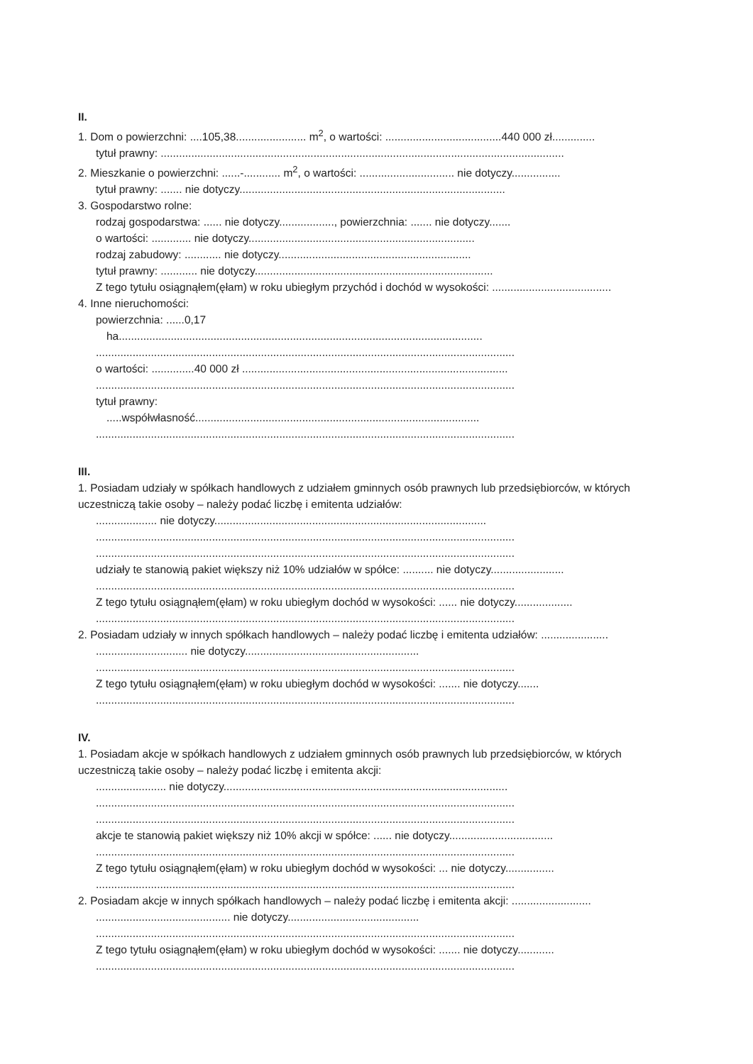II.
1. Dom o powierzchni: ....105,38....................... m<sup>2</sup>, o wartości: ......................................440 000 zł..............
tytuł prawny: ....................................................................................................................................
2. Mieszkanie o powierzchni: ......-............ m<sup>2</sup>, o wartości: ............................... nie dotyczy................
tytuł prawny: ....... nie dotyczy.......................................................................................
3. Gospodarstwo rolne:
rodzaj gospodarstwa: ...... nie dotyczy.................., powierzchnia: ....... nie dotyczy.......
o wartości: ............. nie dotyczy..........................................................................
rodzaj zabudowy: ............ nie dotyczy...............................................................
tytuł prawny: ............ nie dotyczy..............................................................................
Z tego tytułu osiągnąłem(ęłam) w roku ubiegłym przychód i dochód w wysokości: .......................................
4. Inne nieruchomości:
powierzchnia: ......0,17
ha.......................................................................................................................
.........................................................................................................................................
o wartości: ..............40 000 zł .......................................................................................
.........................................................................................................................................
tytuł prawny:
.....współwłasność.............................................................................................
.........................................................................................................................................
III.
1. Posiadam udziały w spółkach handlowych z udziałem gminnych osób prawnych lub przedsiębiorców, w których uczestniczą takie osoby – należy podać liczbę i emitenta udziałów:
.................... nie dotyczy.........................................................................................
.........................................................................................................................................
.........................................................................................................................................
udziały te stanowią pakiet większy niż 10% udziałów w spółce: .......... nie dotyczy........................
.........................................................................................................................................
Z tego tytułu osiągnąłem(ęłam) w roku ubiegłym dochód w wysokości: ...... nie dotyczy...................
.........................................................................................................................................
2. Posiadam udziały w innych spółkach handlowych – należy podać liczbę i emitenta udziałów: ......................
.............................. nie dotyczy.........................................................
.........................................................................................................................................
Z tego tytułu osiągnąłem(ęłam) w roku ubiegłym dochód w wysokości: ....... nie dotyczy.......
.........................................................................................................................................
IV.
1. Posiadam akcje w spółkach handlowych z udziałem gminnych osób prawnych lub przedsiębiorców, w których uczestniczą takie osoby – należy podać liczbę i emitenta akcji:
....................... nie dotyczy.............................................................................................
.........................................................................................................................................
.........................................................................................................................................
akcje te stanowią pakiet większy niż 10% akcji w spółce: ...... nie dotyczy..................................
.........................................................................................................................................
Z tego tytułu osiągnąłem(ęłam) w roku ubiegłym dochód w wysokości: ... nie dotyczy................
.........................................................................................................................................
2. Posiadam akcje w innych spółkach handlowych – należy podać liczbę i emitenta akcji: ..........................
............................................ nie dotyczy...........................................
.........................................................................................................................................
Z tego tytułu osiągnąłem(ęłam) w roku ubiegłym dochód w wysokości: ....... nie dotyczy............
.........................................................................................................................................